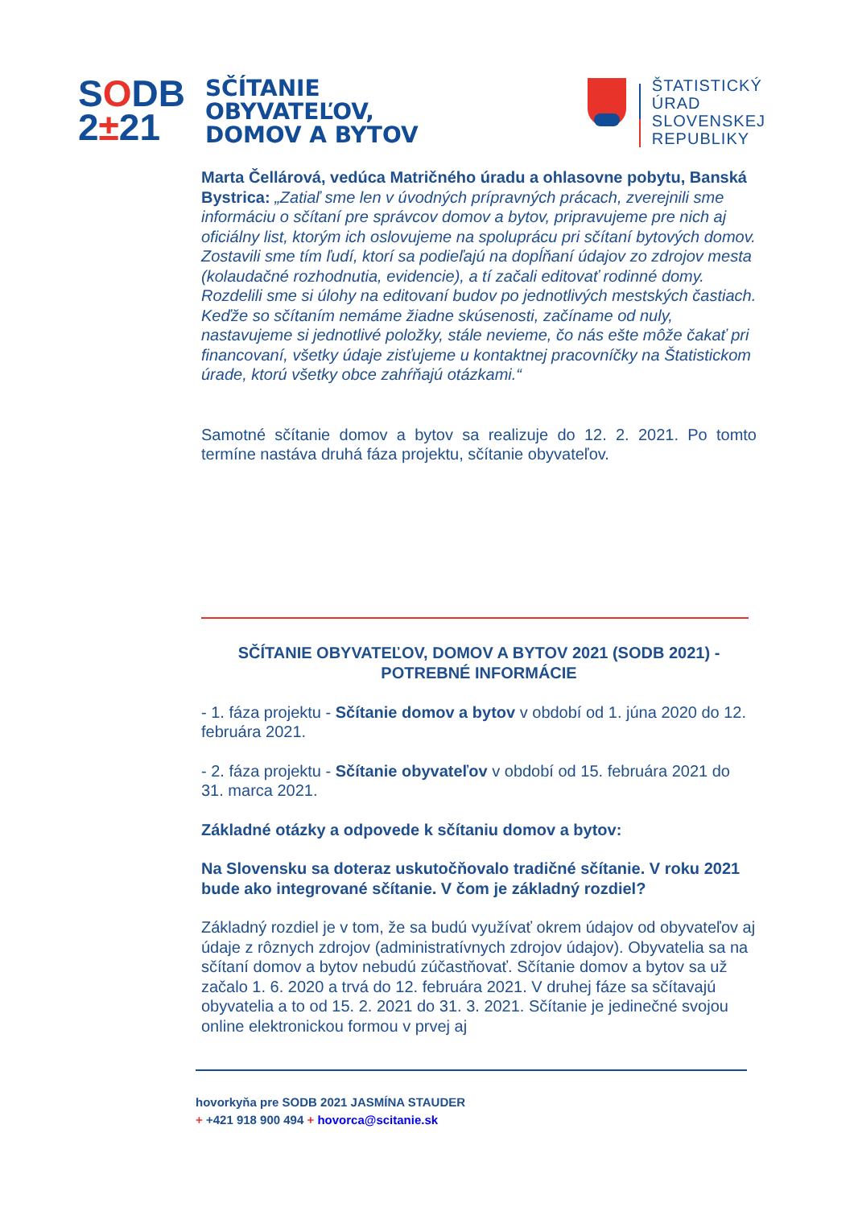SODB
2±21
SČÍTANIE
OBYVATEĽOV,
DOMOV A BYTOV
ŠTATISTICKÝ
ÚRAD
SLOVENSKEJ
REPUBLIKY
Marta Čellárová, vedúca Matričného úradu a ohlasovne pobytu, Banská Bystrica: „Zatiaľ sme len v úvodných prípravných prácach, zverejnili sme informáciu o sčítaní pre správcov domov a bytov, pripravujeme pre nich aj oficiálny list, ktorým ich oslovujeme na spoluprácu pri sčítaní bytových domov. Zostavili sme tím ľudí, ktorí sa podieľajú na dopĺňaní údajov zo zdrojov mesta (kolaudačné rozhodnutia, evidencie), a tí začali editovať rodinné domy. Rozdelili sme si úlohy na editovaní budov po jednotlivých mestských častiach. Keďže so sčítaním nemáme žiadne skúsenosti, začíname od nuly, nastavujeme si jednotlivé položky, stále nevieme, čo nás ešte môže čakať pri financovaní, všetky údaje zisťujeme u kontaktnej pracovníčky na Štatistickom úrade, ktorú všetky obce zahŕňajú otázkami.“
Samotné sčítanie domov a bytov sa realizuje do 12. 2. 2021. Po tomto termíne nastáva druhá fáza projektu, sčítanie obyvateľov.
SČÍTANIE OBYVATEĽOV, DOMOV A BYTOV 2021 (SODB 2021) - POTREBNÉ INFORMÁCIE
- 1. fáza projektu - Sčítanie domov a bytov v období od 1. júna 2020 do 12. februára 2021.
- 2. fáza projektu - Sčítanie obyvateľov v období od 15. februára 2021 do 31. marca 2021.
Základné otázky a odpovede k sčítaniu domov a bytov:
Na Slovensku sa doteraz uskutočňovalo tradičné sčítanie. V roku 2021 bude ako integrované sčítanie. V čom je základný rozdiel?
Základný rozdiel je v tom, že sa budú využívať okrem údajov od obyvateľov aj údaje z rôznych zdrojov (administratívnych zdrojov údajov). Obyvatelia sa na sčítaní domov a bytov nebudú zúčastňovať. Sčítanie domov a bytov sa už začalo 1. 6. 2020 a trvá do 12. februára 2021. V druhej fáze sa sčítavajú obyvatelia a to od 15. 2. 2021 do 31. 3. 2021. Sčítanie je jedinečné svojou online elektronickou formou v prvej aj
hovorkyňa pre SODB 2021 JASMÍNA STAUDER
+ +421 918 900 494 + hovorca@scitanie.sk